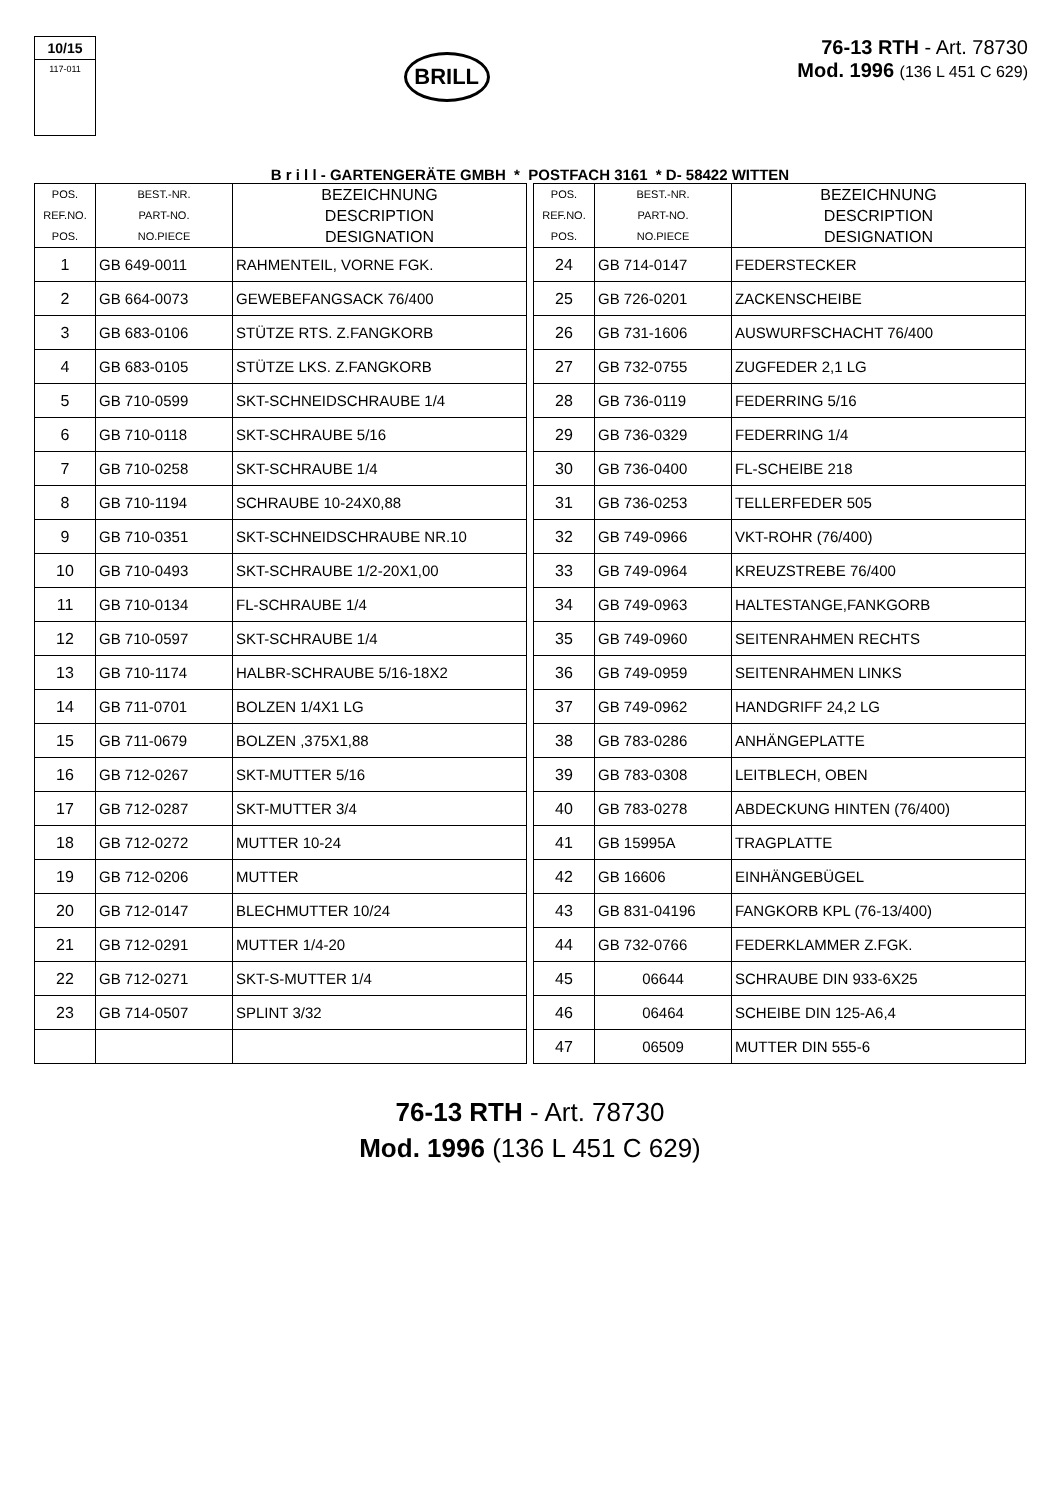10/15
117-011
BRILL
76-13 RTH - Art. 78730
Mod. 1996 (136 L 451 C 629)
B r i l l - GARTENGERÄTE GMBH * POSTFACH 3161 * D- 58422 WITTEN
| POS. REF.NO. POS. | BEST.-NR. PART-NO. NO.PIECE | BEZEICHNUNG DESCRIPTION DESIGNATION |
| --- | --- | --- |
| 1 | GB 649-0011 | RAHMENTEIL, VORNE FGK. |
| 2 | GB 664-0073 | GEWEBEFANGSACK 76/400 |
| 3 | GB 683-0106 | STÜTZE RTS. Z.FANGKORB |
| 4 | GB 683-0105 | STÜTZE LKS. Z.FANGKORB |
| 5 | GB 710-0599 | SKT-SCHNEIDSCHRAUBE 1/4 |
| 6 | GB 710-0118 | SKT-SCHRAUBE 5/16 |
| 7 | GB 710-0258 | SKT-SCHRAUBE 1/4 |
| 8 | GB 710-1194 | SCHRAUBE 10-24X0,88 |
| 9 | GB 710-0351 | SKT-SCHNEIDSCHRAUBE NR.10 |
| 10 | GB 710-0493 | SKT-SCHRAUBE 1/2-20X1,00 |
| 11 | GB 710-0134 | FL-SCHRAUBE 1/4 |
| 12 | GB 710-0597 | SKT-SCHRAUBE 1/4 |
| 13 | GB 710-1174 | HALBR-SCHRAUBE 5/16-18X2 |
| 14 | GB 711-0701 | BOLZEN 1/4X1 LG |
| 15 | GB 711-0679 | BOLZEN ,375X1,88 |
| 16 | GB 712-0267 | SKT-MUTTER 5/16 |
| 17 | GB 712-0287 | SKT-MUTTER 3/4 |
| 18 | GB 712-0272 | MUTTER 10-24 |
| 19 | GB 712-0206 | MUTTER |
| 20 | GB 712-0147 | BLECHMUTTER 10/24 |
| 21 | GB 712-0291 | MUTTER 1/4-20 |
| 22 | GB 712-0271 | SKT-S-MUTTER 1/4 |
| 23 | GB 714-0507 | SPLINT 3/32 |
| POS. REF.NO. POS. | BEST.-NR. PART-NO. NO.PIECE | BEZEICHNUNG DESCRIPTION DESIGNATION |
| --- | --- | --- |
| 24 | GB 714-0147 | FEDERSTECKER |
| 25 | GB 726-0201 | ZACKENSCHEIBE |
| 26 | GB 731-1606 | AUSWURFSCHACHT 76/400 |
| 27 | GB 732-0755 | ZUGFEDER 2,1 LG |
| 28 | GB 736-0119 | FEDERRING 5/16 |
| 29 | GB 736-0329 | FEDERRING 1/4 |
| 30 | GB 736-0400 | FL-SCHEIBE 218 |
| 31 | GB 736-0253 | TELLERFEDER 505 |
| 32 | GB 749-0966 | VKT-ROHR (76/400) |
| 33 | GB 749-0964 | KREUZSTREBE 76/400 |
| 34 | GB 749-0963 | HALTESTANGE,FANKGORB |
| 35 | GB 749-0960 | SEITENRAHMEN RECHTS |
| 36 | GB 749-0959 | SEITENRAHMEN LINKS |
| 37 | GB 749-0962 | HANDGRIFF 24,2 LG |
| 38 | GB 783-0286 | ANHÄNGEPLATTE |
| 39 | GB 783-0308 | LEITBLECH, OBEN |
| 40 | GB 783-0278 | ABDECKUNG HINTEN (76/400) |
| 41 | GB 15995A | TRAGPLATTE |
| 42 | GB 16606 | EINHÄNGEBÜGEL |
| 43 | GB 831-04196 | FANGKORB KPL (76-13/400) |
| 44 | GB 732-0766 | FEDERKLAMMER Z.FGK. |
| 45 | 06644 | SCHRAUBE DIN 933-6X25 |
| 46 | 06464 | SCHEIBE DIN 125-A6,4 |
| 47 | 06509 | MUTTER DIN 555-6 |
76-13 RTH - Art. 78730
Mod. 1996 (136 L 451 C 629)